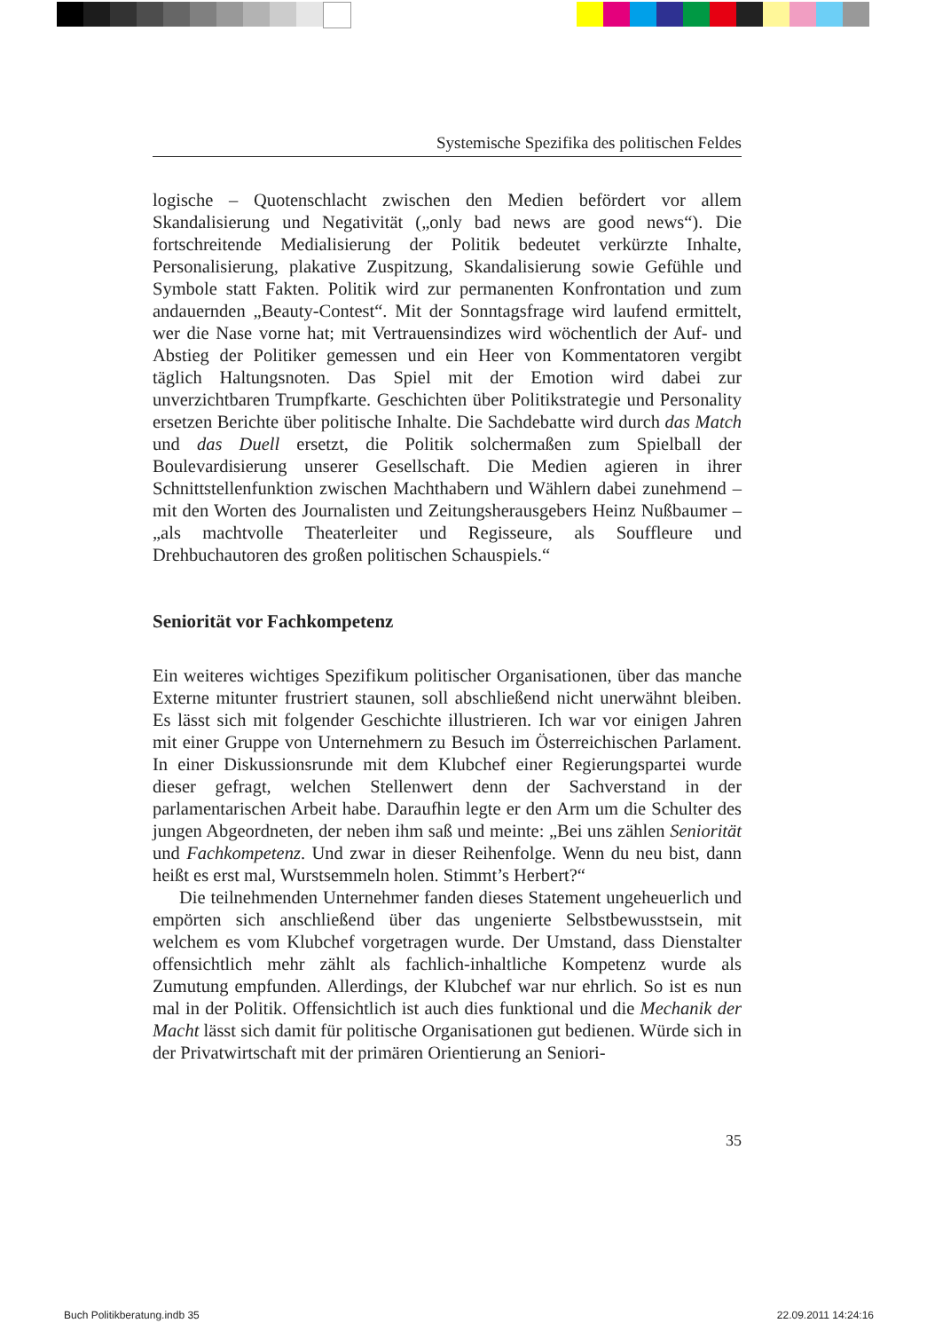Systemische Spezifika des politischen Feldes
logische – Quotenschlacht zwischen den Medien befördert vor allem Skandalisierung und Negativität („only bad news are good news“). Die fortschreitende Medialisierung der Politik bedeutet verkürzte Inhalte, Personalisierung, plakative Zuspitzung, Skandalisierung sowie Gefühle und Symbole statt Fakten. Politik wird zur permanenten Konfrontation und zum andauernden „Beauty-Contest“. Mit der Sonntagsfrage wird laufend ermittelt, wer die Nase vorne hat; mit Vertrauensindizes wird wöchentlich der Auf- und Abstieg der Politiker gemessen und ein Heer von Kommentatoren vergibt täglich Haltungsnoten. Das Spiel mit der Emotion wird dabei zur unverzichtbaren Trumpfkarte. Geschichten über Politikstrategie und Personality ersetzen Berichte über politische Inhalte. Die Sachdebatte wird durch das Match und das Duell ersetzt, die Politik solchermaßen zum Spielball der Boulevardisierung unserer Gesellschaft. Die Medien agieren in ihrer Schnittstellenfunktion zwischen Machthabern und Wählern dabei zunehmend – mit den Worten des Journalisten und Zeitungsherausgebers Heinz Nußbaumer – „als machtvolle Theaterleiter und Regisseure, als Souffleure und Drehbuchautoren des großen politischen Schauspiels.“
Seniorität vor Fachkompetenz
Ein weiteres wichtiges Spezifikum politischer Organisationen, über das manche Externe mitunter frustriert staunen, soll abschließend nicht unerwähnt bleiben. Es lässt sich mit folgender Geschichte illustrieren. Ich war vor einigen Jahren mit einer Gruppe von Unternehmern zu Besuch im Österreichischen Parlament. In einer Diskussionsrunde mit dem Klubchef einer Regierungspartei wurde dieser gefragt, welchen Stellenwert denn der Sachverstand in der parlamentarischen Arbeit habe. Daraufhin legte er den Arm um die Schulter des jungen Abgeordneten, der neben ihm saß und meinte: „Bei uns zählen Seniorität und Fachkompetenz. Und zwar in dieser Reihenfolge. Wenn du neu bist, dann heißt es erst mal, Wurstsemmeln holen. Stimmt’s Herbert?“
Die teilnehmenden Unternehmer fanden dieses Statement ungeheuerlich und empörten sich anschließend über das ungenierte Selbstbewusstsein, mit welchem es vom Klubchef vorgetragen wurde. Der Umstand, dass Dienstalter offensichtlich mehr zählt als fachlich-inhaltliche Kompetenz wurde als Zumutung empfunden. Allerdings, der Klubchef war nur ehrlich. So ist es nun mal in der Politik. Offensichtlich ist auch dies funktional und die Mechanik der Macht lässt sich damit für politische Organisationen gut bedienen. Würde sich in der Privatwirtschaft mit der primären Orientierung an Seniori-
35
Buch Politikberatung.indb 35 22.09.2011 14:24:16